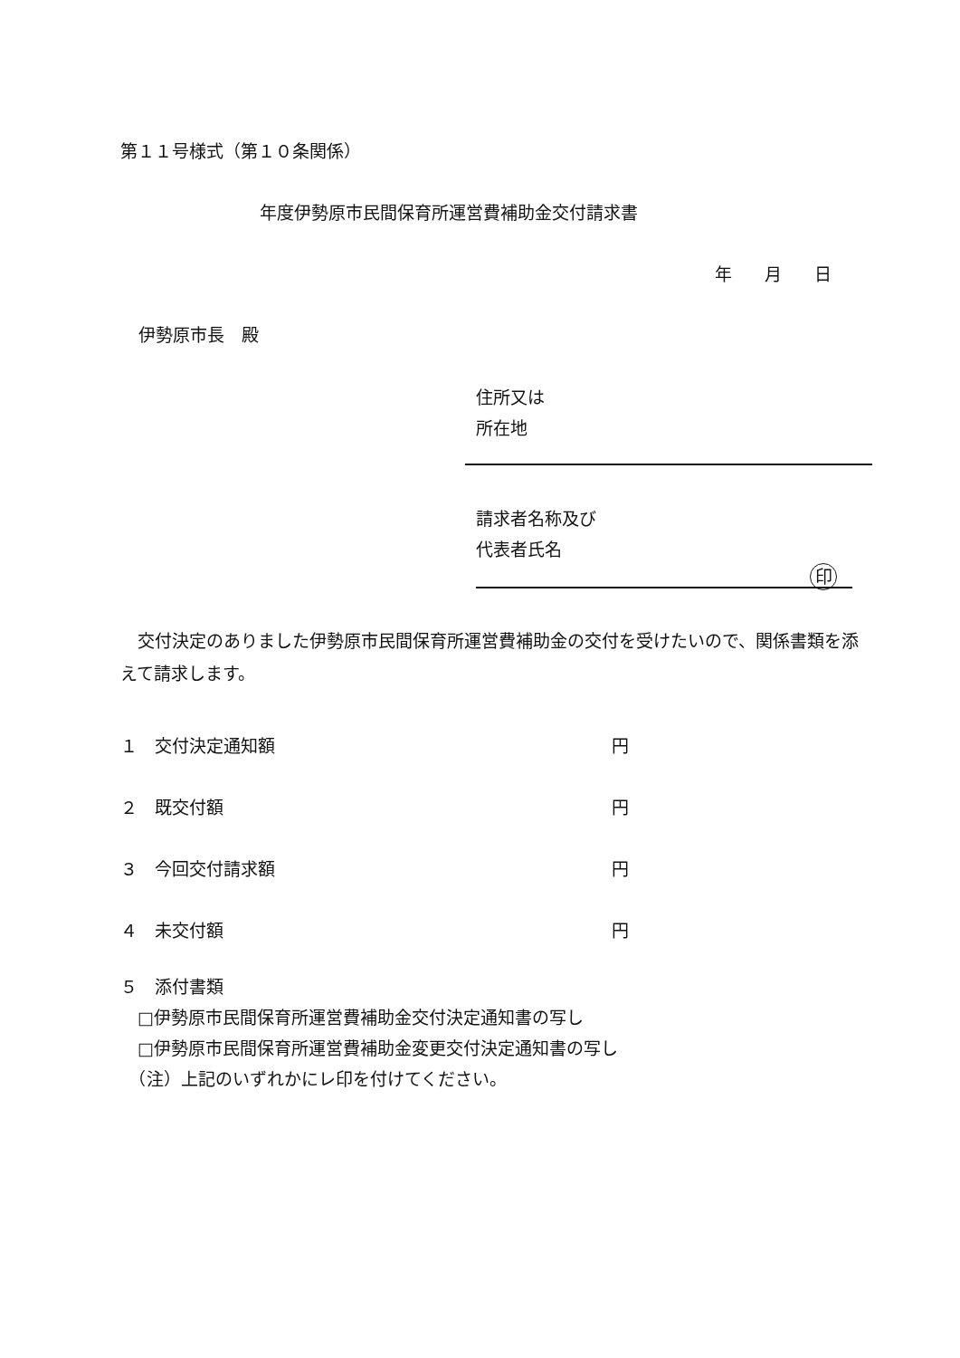第１１号様式（第１０条関係）
年度伊勢原市民間保育所運営費補助金交付請求書
年 月 日
伊勢原市長　殿
住所又は
所在地
請求者名称及び
代表者氏名
印
　交付決定のありました伊勢原市民間保育所運営費補助金の交付を受けたいので、関係書類を添えて請求します。
１　交付決定通知額 円
２　既交付額 円
３　今回交付請求額 円
４　未交付額 円
５　添付書類
　□伊勢原市民間保育所運営費補助金交付決定通知書の写し
　□伊勢原市民間保育所運営費補助金変更交付決定通知書の写し
　（注）上記のいずれかにレ印を付けてください。